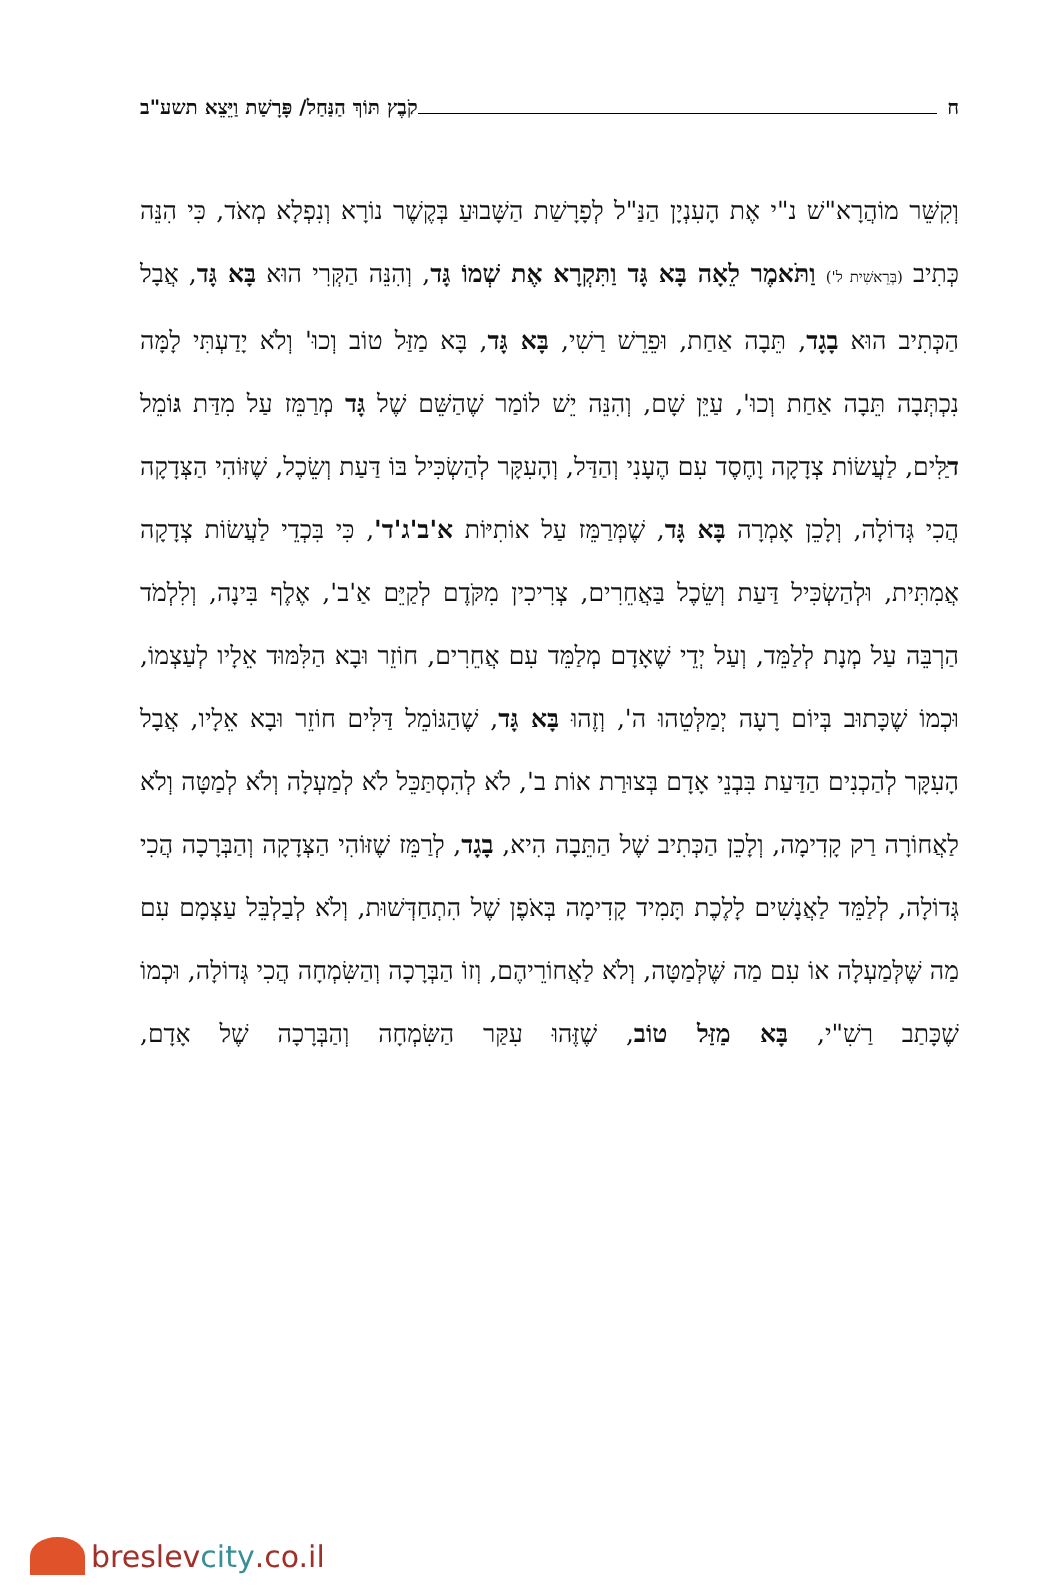ח קֹבֶץ תּוֹךְ הַנַּחַל/ פָּרָשַׁת וַיֵּצֵא תשע"ב
וְקִשֵּׁר מוֹהֲרָא"שׁ נ"י אֶת הָעִנְיָן הַנַּ"ל לְפָרָשַׁת הַשָּׁבוּעַ בְּקֶשֶׁר נוֹרָא וְנִפְלָא מְאֹד, כִּי הִנֵּה כְּתִיב (בְּרֵאשִׁית ל') וַתֹּאמֶר לֵאָה בָּא גָּד וַתִּקְרָא אֶת שְׁמוֹ גָּד, וְהִנֵּה הַקְּרִי הוּא בָּא גָּד, אֲבָל הַכְּתִיב הוּא בָגָד, תֵּבָה אַחַת, וּפֵרֵשׁ רַשִׁי, בָּא גָּד, בָּא מַזַּל טוֹב וְכוּ' וְלֹא יָדַעְתִּי לָמָּה נִכְתְּבָה תֵּבָה אַחַת וְכוּ', עַיֵּן שָׁם, וְהִנֵּה יֵשׁ לוֹמַר שֶׁהַשֵּׁם שֶׁל גָּד מְרַמֵּז עַל מִדַּת גּוֹמֵל דַּלִּים, לַעֲשׂוֹת צְדָקָה וָחֶסֶד עִם הֶעָנִי וְהַדַּל, וְהָעִקָּר לְהַשְׂכִּיל בּוֹ דַּעַת וְשֵׂכֶל, שֶׁזּוֹהִי הַצְּדָקָה הֲכִי גְּדוֹלָה, וְלָכֵן אָמְרָה בָּא גָּד, שֶׁמְּרַמֵּז עַל אוֹתִיּוֹת א'ב'ג'ד', כִּי בִּכְדֵי לַעֲשׂוֹת צְדָקָה אֲמִתִּית, וּלְהַשְׂכִּיל דַּעַת וְשֵׂכֶל בַּאֲחֵרִים, צְרִיכִין מִקֹּדֶם לְקַיֵּם אַ'ב', אֶלֶף בִּינָה, וְלִלְמֹד הַרְבֵּה עַל מְנָת לְלַמֵּד, וְעַל יְדֵי שֶׁאָדָם מְלַמֵּד עִם אֲחֵרִים, חוֹזֵר וּבָא הַלִּמּוּד אֵלָיו לְעַצְמוֹ, וּכְמוֹ שֶׁכָּתוּב בְּיוֹם רָעָה יְמַלְּטֵהוּ ה', וְזֶהוּ בָּא גָּד, שֶׁהַגּוֹמֵל דַּלִּים חוֹזֵר וּבָא אֵלָיו, אֲבָל הָעִקָּר לְהַכְנִים הַדַּעַת בִּבְנֵי אָדָם בְּצוּרַת אוֹת ב', לֹא לְהִסְתַּכֵּל לֹא לְמַעְלָה וְלֹא לְמַטָּה וְלֹא לַאֲחוֹרָה רַק קָדִימָה, וְלָכֵן הַכְּתִיב שֶׁל הַתֵּבָה הִיא, בָגָד, לְרַמֵּז שֶׁזּוֹהִי הַצְּדָקָה וְהַבְּרָכָה הֲכִי גְּדוֹלָה, לְלַמֵּד לַאֲנָשִׁים לָלֶכֶת תָּמִיד קָדִימָה בְּאֹפֶן שֶׁל הִתְחַדְּשׁוּת, וְלֹא לְבַלְבֵּל עַצְמָם עִם מַה שֶּׁלְּמַעְלָה אוֹ עִם מַה שֶּׁלְּמַטָּה, וְלֹא לַאֲחוֹרֵיהֶם, וְזוֹ הַבְּרָכָה וְהַשִּׂמְחָה הֲכִי גְּדוֹלָה, וּכְמוֹ שֶׁכָּתַב רַשִׁ"י, בָּא מַזַּל טוֹב, שֶׁזֶּהוּ עִקַּר הַשִּׂמְחָה וְהַבְּרָכָה שֶׁל אָדָם,
breslev city.co.il